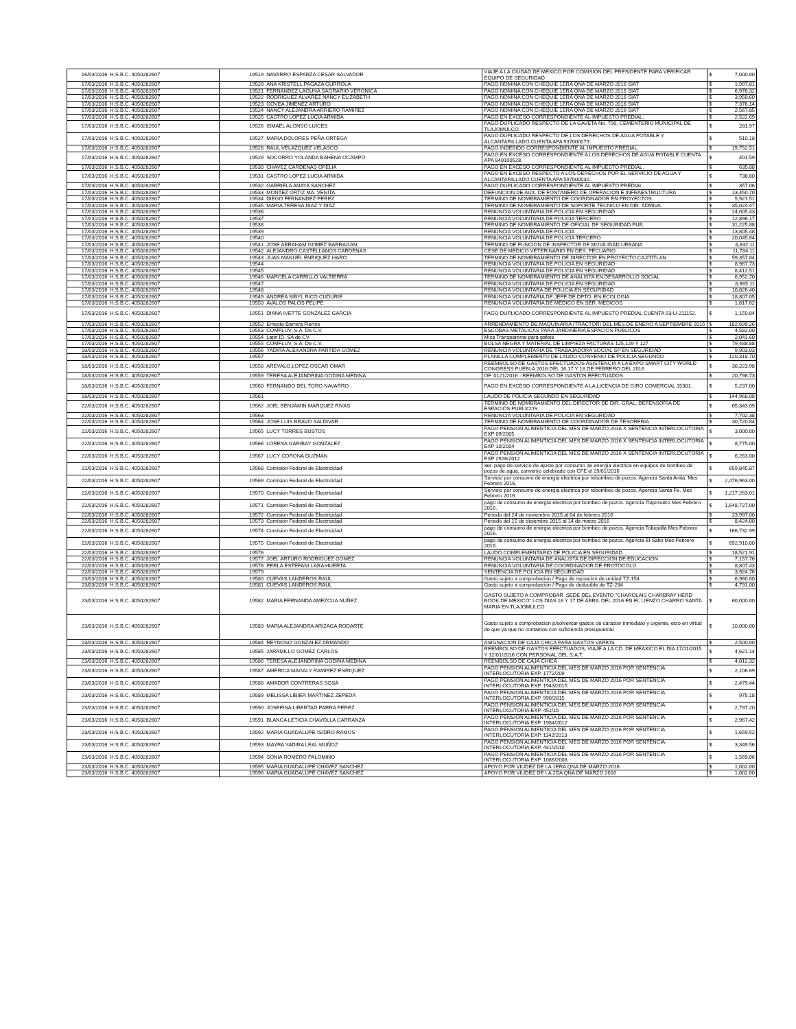| 16/03/2016 | H.S.B.C. 4050282607 | 19519 | NAVARRO ESPARZA CESAR SALVADOR | VIAJE A LA CIUDAD DE MEXICO POR COMISION DEL PRESIDENTE PARA VERIFICAR EQUIPO DE SEGURIDAD | $ | 7,000.00 |
| 17/03/2016 | H.S.B.C. 4050282607 | 19520 | ANA KRISTELL PAGAZA GURROLA | PAGO NOMINA CON CHEQUIE 1ERA QNA DE MARZO 2016 SIAT | $ | 1,997.81 |
| 17/03/2016 | H.S.B.C. 4050282607 | 19521 | FERNANDEZ LAGUNA SAGRARIO VERONICA | PAGO NOMINA CON CHEQUIE 1ERA QNA DE MARZO 2016 SIAT | $ | 6,976.32 |
| 17/03/2016 | H.S.B.C. 4050282607 | 19522 | RODRIGUEZ ALVAREZ NANCY ELIZABETH | PAGO NOMINA CON CHEQUIE 1ERA QNA DE MARZO 2016 SIAT | $ | 3,950.60 |
| 17/03/2016 | H.S.B.C. 4050282607 | 19523 | GOVEA JIMENEZ ARTURO | PAGO NOMINA CON CHEQUIE 1ERA QNA DE MARZO 2016 SIAT | $ | 7,376.14 |
| 17/03/2016 | H.S.B.C. 4050282607 | 19524 | NANCY ALEJANDRA ARRIERO RAMIREZ | PAGO NOMINA CON CHEQUIE 1ERA QNA DE MARZO 2016 SIAT | $ | 2,567.85 |
| 17/03/2016 | H.S.B.C. 4050282607 | 19525 | CASTRO LOPEZ LUCIA ARMIDA | PAGO EN EXCESO CORRESPONDIENTE AL IMPUESTO PREDIAL. | $ | 2,522.69 |
| 17/03/2016 | H.S.B.C. 4050282607 | 19526 | ISMAEL ALONSO LUICES | PAGO DUPLICADO RESPECTO DE LA GAVETA No. 790, CEMENTERIO MUNICIPAL DE TLAJOMULCO. | $ | 281.97 |
| 17/03/2016 | H.S.B.C. 4050282607 | 19527 | MARIA DOLORES PEÑA ORTEGA | PAGO DUPLICADO RESPECTO DE LOS DERECHOS DE AGUA POTABLE Y ALCANTARILLADO CUENTA APA 937000079. | $ | 510.18 |
| 17/03/2016 | H.S.B.C. 4050282607 | 19528 | RAUL VELAZQUEZ VELASCO | PAGO INDEBIDO CORRESPONDIENTE AL IMPUESTO PREDIAL. | $ | 19,752.51 |
| 17/03/2016 | H.S.B.C. 4050282607 | 19529 | SOCORRO YOLANDA BAHENA OCAMPO | PAGO EN EXCESO CORRESPONDIENTE A LOS DERECHOS DE AGUA POTABLE CUENTA APA 840100528. | $ | 401.59 |
| 17/03/2016 | H.S.B.C. 4050282607 | 19530 | CHAVEZ CARDENAS OFELIA | PAGO EN EXCESO CORRESPONDIENTE AL IMPUESTO PREDIAL. | $ | 635.88 |
| 17/03/2016 | H.S.B.C. 4050282607 | 19531 | CASTRO LOPEZ LUCIA ARMIDA | PAGO EN EXCESO RESPECTO A LOS DERECHOS POR EL SERVICIO DE AGUA Y ALCANTARILLADO CUENTA APA 597000030. | $ | 738.80 |
| 17/03/2016 | H.S.B.C. 4050282607 | 19532 | GABRIELA ANAYA SANCHEZ | PAGO DUPLICADO CORRESPONDIENTE AL IMPUESTO PREDIAL. | $ | 357.06 |
| 17/03/2016 | H.S.B.C. 4050282607 | 19533 | MONTEZ ORTIZ MA. VENITA | DEFUNCION DE AUX. DE FONTANERO DE OPERACION E INFRAESTRUCTURA | $ | 13,450.70 |
| 17/03/2016 | H.S.B.C. 4050282607 | 19534 | DIEGO FERNANDEZ PEREZ | TERMINO DE NOMBRAMIENTO DE COORDINADOR EN PROYECTOS | $ | 5,921.51 |
| 17/03/2016 | H.S.B.C. 4050282607 | 19535 | MARIA TERESA DIAZ Y DIAZ | TERMINO DE NOMBRAMIENTO DE SOPORTE TECNICO EN DIR. ADMIVA. | $ | 35,024.47 |
| 17/03/2016 | H.S.B.C. 4050282607 | 19536 | | RENUNCIA VOLUNTARIA DE POLICIA EN SEGURIDAD | $ | 24,005.43 |
| 17/03/2016 | H.S.B.C. 4050282607 | 19537 | | RENUNCIA VOLUNTARIA DE POLICIA TERCERO | $ | 12,896.17 |
| 17/03/2016 | H.S.B.C. 4050282607 | 19538 | | TERMINO DE NOMBRAMIENTO DE OFICIAL DE SEGURIDAD PUB. | $ | 31,225.88 |
| 17/03/2016 | H.S.B.C. 4050282607 | 19539 | | RENUNCIA VOLUNTARIA DE POLICIA | $ | 13,805.48 |
| 17/03/2016 | H.S.B.C. 4050282607 | 19540 | | RENUNCIA VOLUNTARIA DE POLICIA TERCERO | $ | 20,045.64 |
| 17/03/2016 | H.S.B.C. 4050282607 | 19541 | JOSE ABRAHAM GOMEZ BARRAGAN | TERMINO DE FUNCION DE INSPECTOR DE MOVILIDAD URBANA | $ | 4,632.11 |
| 17/03/2016 | H.S.B.C. 4050282607 | 19542 | ALEJANDRO CASTELLANOS CARDENAS | CESE DE MEDICO VETERINARIO EN DES. PECUARIO | $ | 11,784.11 |
| 17/03/2016 | H.S.B.C. 4050282607 | 19543 | JUAN MANUEL ENRIQUEZ HARO | TERMINO DE NOMBRAMIENTO DE DIRECTOR EN PROYECTO CAJITITLAN | $ | 59,357.84 |
| 17/03/2016 | H.S.B.C. 4050282607 | 19544 | | RENUNCIA VOLUNTARIA DE POLICIA EN SEGURIDAD | $ | 8,967.73 |
| 17/03/2016 | H.S.B.C. 4050282607 | 19545 | | RENUNCIA VOLUNTARIA DE POLICIA EN SEGURIDAD | $ | 8,412.51 |
| 17/03/2016 | H.S.B.C. 4050282607 | 19546 | MARCELA CARRILLO VALTIERRA | TERMINO DE NOMBRAMIENTO DE ANALISTA EN DESARROLLO SOCIAL | $ | 6,952.70 |
| 17/03/2016 | H.S.B.C. 4050282607 | 19547 | | RENUNCIA VOLUNTARIA DE POLICIA EN SEGURIDAD | $ | 8,665.11 |
| 17/03/2016 | H.S.B.C. 4050282607 | 19548 | | RENUNCIA VOLUNTARA DE POLICIA EN SEGURIDAD | $ | 10,826.40 |
| 17/03/2016 | H.S.B.C. 4050282607 | 19549 | ANDREA SIBYL RICO CUDURIE | RENUNCIA VOLUNTARIA DE JEFE DE DPTO. EN ECOLOGIA | $ | 18,807.05 |
| 17/03/2016 | H.S.B.C. 4050282607 | 19550 | AVALOS PALOS FELIPE | RENUNCIA VOLUNTARIA DE MEDICO EN SER. MEDICOS | $ | 1,817.62 |
| 17/03/2016 | H.S.B.C. 4050282607 | 19551 | DIANA IVETTE GONZALEZ GARCIA | PAGO DUPLICADO CORRESPONDIENTE AL IMPUESTO PREDIAL CUENTA 93-U-211152. | $ | 1,159.04 |
| 17/03/2016 | H.S.B.C. 4050282607 | 19552 | Ernesto Barrera Fierros | ARRENDAMIENTO DE MAQUINARIA (TRACTOR) DEL MES DE ENERO A SEPTIEMBRE 2015 | $ | 182,699.26 |
| 17/03/2016 | H.S.B.C. 4050282607 | 19553 | COMFLUV, S.A. De C.V. | ESCOBAS METALICAS PARA JARDINERIA ESPACIOS PUBLICOS | $ | 4,582.00 |
| 17/03/2016 | H.S.B.C. 4050282607 | 19554 | Latin ID, SA de CV | Mica Transparente para gafete | $ | 2,041.60 |
| 17/03/2016 | H.S.B.C. 4050282607 | 19555 | COMFLUV, S.A. De C.V. | BOLSA NEGRA Y MATERIAL DE LIMPIEZA FACTURAS 125,129 Y 127 | $ | 79,488.88 |
| 18/03/2016 | H.S.B.C. 4050282607 | 19556 | YADIRA ALEXANDRA PARTIDA GOMEZ | RENUNCIA VOLUNTARIA DE TRABAJADORA SOCIAL SP EN SEGURIDAD | $ | 9,903.03 |
| 18/03/2016 | H.S.B.C. 4050282607 | 19557 | | PLANILLA COMPLEMENTO DE LAUDO-CONVENIO DE POLICIA SEGUNDO | $ | 120,318.70 |
| 18/03/2016 | H.S.B.C. 4050282607 | 19558 | AREVALO,LOPEZ OSCAR OMAR | REEMBOLSO DE GASTOS EFECTUADOS ASISTENCIA A LA EXPO SMART CITY WORLD CONGRESS PUEBLA 2016 DEL 16,17 Y 18 DE FEBRERO DEL 2016 | $ | 30,223.98 |
| 18/03/2016 | H.S.B.C. 4050282607 | 19559 | TERESA ALEJANDRINA GODINA MEDINA | OF. 0121/2016 - REEMBOLSO DE GASTOS EFECTUADOS | $ | 20,798.73 |
| 18/03/2016 | H.S.B.C. 4050282607 | 19560 | FERNANDO DEL TORO NAVARRO | PAGO EN EXCESO CORRESPONDIENTE A LA LICENCIA DE GIRO COMERCIAL 15301. | $ | 5,237.00 |
| 18/03/2016 | H.S.B.C. 4050282607 | 19561 | | LAUDO DE POLICIA SEGUNDO EN SEGURIDAD | $ | 144,968.08 |
| 22/03/2016 | H.S.B.C. 4050282607 | 19562 | JOEL BENJAMIN MARQUEZ RIVAS | TERMINO DE NOMBRAMIENTO DEL DIRECTOR DE DIR. GRAL. DEFENSORIA DE ESPACIOS PUBLICOS | $ | 65,343.09 |
| 22/03/2016 | H.S.B.C. 4050282607 | 19563 | | RENUNCIA VOLUNTARIA DE POLICIA EN SEGURIDAD | $ | 7,702.38 |
| 22/03/2016 | H.S.B.C. 4050282607 | 19564 | JOSE LUIS BRAVO SALDIVAR | TERMINO DE NOMBRAMIENTO DE COORDINADOR DE TESORERIA | $ | 30,720.84 |
| 22/03/2016 | H.S.B.C. 4050282607 | 19565 | LUCY TORRES BUSTOS | PAGO PENSION ALIMENTICIA DEL MES DE MARZO 2016 X SENTENCIA INTERLOCUTORIA EXP 09/2005 | $ | 3,000.00 |
| 22/03/2016 | H.S.B.C. 4050282607 | 19566 | LORENA GARIBAY GONZALEZ | PAGO PENSION ALIMENTICIA DEL MES DE MARZO 2016 X SENTENCIA INTERLOCUTORIA EXP 10/2004 | $ | 8,775.00 |
| 22/03/2016 | H.S.B.C. 4050282607 | 19567 | LUCY CORONA GUZMAN | PAGO PENSION ALIMENTICIA DEL MES DE MARZO 2016 X SENTENCIA INTERLOCUTORIA EXP 2926/2012 | $ | 6,263.00 |
| 22/03/2016 | H.S.B.C. 4050282607 | 19568 | Comision Federal de Electricidad | 3er. pago de servicio de ajuste por consumo de energía electrica en equipos de bombeo de pozos de agua, convenio celebrado con CFE el 29/01/2016 | $ | 659,845.87 |
| 22/03/2016 | H.S.B.C. 4050282607 | 19569 | Comision Federal de Electricidad | Servicio por consumo de energía electrica por rebombeo de pozos. Agencia Santa Anita. Mes Febrero 2016. | $ | 2,476,963.00 |
| 22/03/2016 | H.S.B.C. 4050282607 | 19570 | Comision Federal de Electricidad | Servicio por consumo de energía electrica por rebombeo de pozos. Agencia Santa Fe. Mes Febrero 2016. | $ | 1,217,263.01 |
| 22/03/2016 | H.S.B.C. 4050282607 | 19571 | Comision Federal de Electricidad | pago de consumo de energía electrica por bombeo de pozos. Agencia Tlajomulco Mes Febrero 2016. | $ | 1,648,727.00 |
| 22/03/2016 | H.S.B.C. 4050282607 | 19572 | Comision Federal de Electricidad | Periodo del 24 de noviembre 2015 al 04 de febrero 2016 | $ | 23,997.00 |
| 22/03/2016 | H.S.B.C. 4050282607 | 19573 | Comision Federal de Electricidad | Periodo del 15 de diciembre 2015 al 14 de marzo 2016 | $ | 8,424.00 |
| 22/03/2016 | H.S.B.C. 4050282607 | 19574 | Comision Federal de Electricidad | pago de consumo de energía electrica por bombeo de pozos. Agencia Toluquilla Mes Febrero 2016. | $ | 166,732.99 |
| 22/03/2016 | H.S.B.C. 4050282607 | 19575 | Comision Federal de Electricidad | pago de consumo de energía electrica por bombeo de pozos. Agencia El Salto Mes Febrero 2016. | $ | 692,910.00 |
| 22/03/2016 | H.S.B.C. 4050282607 | 19576 | | LAUDO COMPLEMENTARIO DE POLICIA EN SEGURIDAD | $ | 18,521.91 |
| 22/03/2016 | H.S.B.C. 4050282607 | 19577 | JOEL ARTURO RODRIGUEZ GOMEZ | RENUNCIA VOLUNTARIA DE ANALISTA DE DIRECCION DE EDUCACION | $ | 7,157.76 |
| 22/03/2016 | H.S.B.C. 4050282607 | 19578 | PERLA ESTEFANI LARA HUERTA | RENUNCIA VOLUNTARIA DE COORDINADOR DE PROTOCOLO | $ | 8,807.43 |
| 22/03/2016 | H.S.B.C. 4050282607 | 19579 | | SENTENCIA DE POLICIA EN SEGURIDAD | $ | 3,924.76 |
| 23/03/2016 | H.S.B.C. 4050282607 | 19580 | CUEVAS LANDEROS RAUL | Gasto sujeto a comprobacion / Pago de repracion de unidad TZ-154 | $ | 6,960.00 |
| 23/03/2016 | H.S.B.C. 4050282607 | 19581 | CUEVAS LANDEROS RAUL | Gasto sujeto a comprobación / Pago de deducible de TZ-234 | $ | 4,791.00 |
| 23/03/2016 | H.S.B.C. 4050282607 | 19582 | MARIA FERNANDA AMEZCUA NUÑEZ | GASTO SUJETO A COMPROBAR ,SEDE DEL EVENTO "CHAROLAIS CHARBRAY HERD BOOK DE MEXICO" LOS DIAS 16 Y 17 DE ABRIL DEL 2016 EN EL LIENZO CHARRO SANTA MARIA EN TLAJOMULCO | $ | 60,000.00 |
| 23/03/2016 | H.S.B.C. 4050282607 | 19583 | MARIA ALEJANDRA ARIZAGA RODARTE | Gasto sujeto a comprobacion p/solventar gastos de carácter inmediato y urgente, esto en virtud de que ya que no contamos con suficiencia presupuestal | $ | 10,000.00 |
| 23/03/2016 | H.S.B.C. 4050282607 | 19584 | REYNOSO GONZALEZ ARMANDO | ASIGNACION DE CAJA CHICA PARA GASTOS VARIOS | $ | 2,500.00 |
| 23/03/2016 | H.S.B.C. 4050282607 | 19585 | JARAMILLO GOMEZ CARLOS | REEMBOLSO DE GASTOS EFECTUADOS, VIAJE A LA CD. DE MEAXICO EL DIA 17/11/2015 Y 12/01/2016 CON PERSONAL DEL S.A.T. | $ | 4,621.14 |
| 23/03/2016 | H.S.B.C. 4050282607 | 19586 | TERESA ALEJANDRINA GODINA MEDINA | REEMBOLSO DE CAJA CHICA | $ | 4,012.32 |
| 23/03/2016 | H.S.B.C. 4050282607 | 19587 | AMERICA MAGALY RAMIREZ ENRIQUEZ | PAGO PENSION ALIMENTICIA DEL MES DE MARZO 2016 POR SENTENCIA INTERLOCUTORIA EXP. 1772/209 | $ | 2,106.69 |
| 23/03/2016 | H.S.B.C. 4050282607 | 19588 | AMADOR CONTRERAS SOSA | PAGO PENSION ALIMENTICIA DEL MES DE MARZO 2016 POR SENTENCIA INTERLOCUTORIA EXP. 1943/2015 | $ | 2,479.44 |
| 23/03/2016 | H.S.B.C. 4050282607 | 19589 | MELISSA LIBIER MARTINEZ ZEPEDA | PAGO PENSION ALIMENTICIA DEL MES DE MARZO 2016 POR SENTENCIA INTERLOCUTORIA EXP. 990/2015 | $ | 975.18 |
| 23/03/2016 | H.S.B.C. 4050282607 | 19590 | JOSEFINA LIBERTAD PARRA PEREZ | PAGO PENSION ALIMENTICIA DEL MES DE MARZO 2016 POR SENTENCIA INTERLOCUTORIA EXP. 451/15 | $ | 2,797.20 |
| 23/03/2016 | H.S.B.C. 4050282607 | 19591 | BLANCA LETICIA CHAVOLLA CARRANZA | PAGO PENSION ALIMENTICIA DEL MES DE MARZO 2016 POR SENTENCIA INTERLOCUTORIA EXP. 1984/2012 | $ | 2,967.42 |
| 23/03/2016 | H.S.B.C. 4050282607 | 19592 | MARIA GUADALUPE ISIDRO RAMOS | PAGO PENSION ALIMENTICIA DEL MES DE MARZO 2016 POR SENTENCIA INTERLOCUTORIA EXP. 1142/2013 | $ | 1,659.52 |
| 23/03/2016 | H.S.B.C. 4050282607 | 19593 | MAYRA YADIRA LEAL MUÑOZ | PAGO PENSION ALIMENTICIA DEL MES DE MARZO 2016 POR SENTENCIA INTERLOCUTORIA EXP. 441/2010 | $ | 3,349.56 |
| 23/03/2016 | H.S.B.C. 4050282607 | 19594 | SONIA ROMERO PALOMINO | PAGO PENSION ALIMENTICIA DEL MES DE MARZO 2016 POR SENTENCIA INTERLOCUTORIA EXP. 1086/2008 | $ | 1,569.06 |
| 23/03/2016 | H.S.B.C. 4050282607 | 19595 | MARIA GUADALUPE CHAVEZ SANCHEZ | APOYO POR VIUDEZ DE LA 1ERA QNA DE MARZO 2016 | $ | 1,002.00 |
| 23/03/2016 | H.S.B.C. 4050282607 | 19596 | MARIA GUADALUPE CHAVEZ SANCHEZ | APOYO POR VIUDEZ DE LA 2DA QNA DE MARZO 2016 | $ | 1,002.00 |